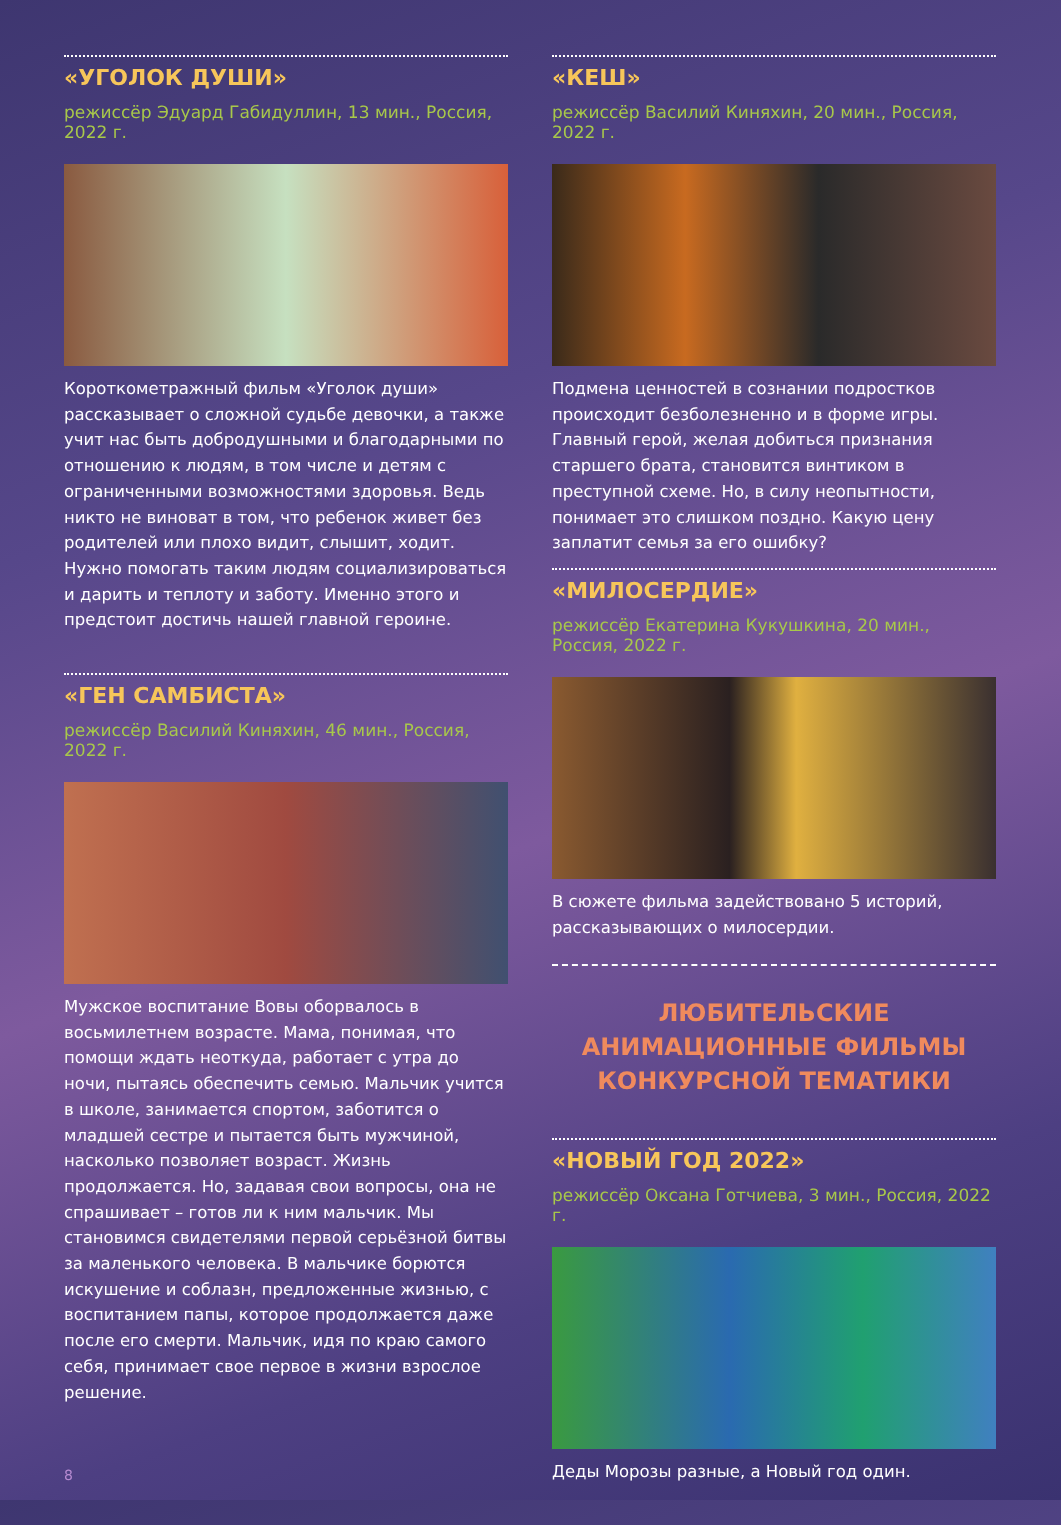«УГОЛОК ДУШИ»
режиссёр Эдуард Габидуллин, 13 мин., Россия, 2022 г.
Короткометражный фильм «Уголок души» рассказывает о сложной судьбе девочки, а также учит нас быть добродушными и благодарными по отношению к людям, в том числе и детям с ограниченными возможностями здоровья. Ведь никто не виноват в том, что ребенок живет без родителей или плохо видит, слышит, ходит. Нужно помогать таким людям социализироваться и дарить и теплоту и заботу. Именно этого и предстоит достичь нашей главной героине.
«ГЕН САМБИСТА»
режиссёр Василий Киняхин, 46 мин., Россия, 2022 г.
Мужское воспитание Вовы оборвалось в восьмилетнем возрасте. Мама, понимая, что помощи ждать неоткуда, работает с утра до ночи, пытаясь обеспечить семью. Мальчик учится в школе, занимается спортом, заботится о младшей сестре и пытается быть мужчиной, насколько позволяет возраст. Жизнь продолжается. Но, задавая свои вопросы, она не спрашивает – готов ли к ним мальчик. Мы становимся свидетелями первой серьёзной битвы за маленького человека. В мальчике борются искушение и соблазн, предложенные жизнью, с воспитанием папы, которое продолжается даже после его смерти. Мальчик, идя по краю самого себя, принимает свое первое в жизни взрослое решение.
«КЕШ»
режиссёр Василий Киняхин, 20 мин., Россия, 2022 г.
Подмена ценностей в сознании подростков происходит безболезненно и в форме игры. Главный герой, желая добиться признания старшего брата, становится винтиком в преступной схеме. Но, в силу неопытности, понимает это слишком поздно. Какую цену заплатит семья за его ошибку?
«МИЛОСЕРДИЕ»
режиссёр Екатерина Кукушкина, 20 мин., Россия, 2022 г.
В сюжете фильма задействовано 5 историй, рассказывающих о милосердии.
ЛЮБИТЕЛЬСКИЕ
АНИМАЦИОННЫЕ ФИЛЬМЫ
КОНКУРСНОЙ ТЕМАТИКИ
«НОВЫЙ ГОД 2022»
режиссёр Оксана Готчиева, 3 мин., Россия, 2022 г.
Деды Морозы разные, а Новый год один.
8